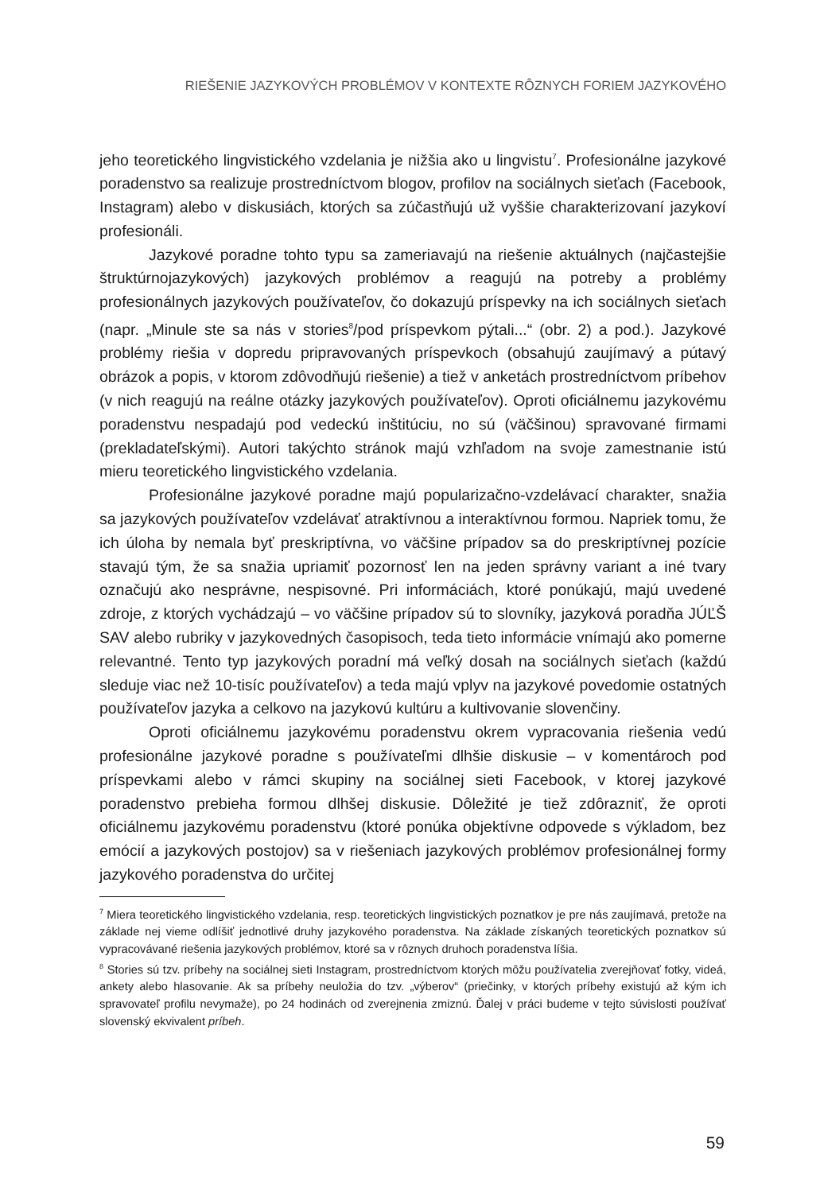RIEŠENIE JAZYKOVÝCH PROBLÉMOV V KONTEXTE RÔZNYCH FORIEM JAZYKOVÉHO
jeho teoretického lingvistického vzdelania je nižšia ako u lingvistu<sup>7</sup>. Profesionálne jazykové poradenstvo sa realizuje prostredníctvom blogov, profilov na sociálnych sieťach (Facebook, Instagram) alebo v diskusiách, ktorých sa zúčastňujú už vyššie charakterizovaní jazykoví profesionáli.
Jazykové poradne tohto typu sa zameriavajú na riešenie aktuálnych (najčastejšie štruktúrnojazykových) jazykových problémov a reagujú na potreby a problémy profesionálnych jazykových používateľov, čo dokazujú príspevky na ich sociálnych sieťach (napr. „Minule ste sa nás v stories<sup>8</sup>/pod príspevkom pýtali...“ (obr. 2) a pod.). Jazykové problémy riešia v dopredu pripravovaných príspevkoch (obsahujú zaujímavý a pútavý obrázok a popis, v ktorom zdôvodňujú riešenie) a tiež v anketách prostredníctvom príbehov (v nich reagujú na reálne otázky jazykových používateľov). Oproti oficiálnemu jazykovému poradenstvu nespadajú pod vedeckú inštitúciu, no sú (väčšinou) spravované firmami (prekladateľskými). Autori takýchto stránok majú vzhľadom na svoje zamestnanie istú mieru teoretického lingvistického vzdelania.
Profesionálne jazykové poradne majú popularizačno-vzdelávací charakter, snažia sa jazykových používateľov vzdelávať atraktívnou a interaktívnou formou. Napriek tomu, že ich úloha by nemala byť preskriptívna, vo väčšine prípadov sa do preskriptívnej pozície stavajú tým, že sa snažia upriamiť pozornosť len na jeden správny variant a iné tvary označujú ako nesprávne, nespisovné. Pri informáciách, ktoré ponúkajú, majú uvedené zdroje, z ktorých vychádzajú – vo väčšine prípadov sú to slovníky, jazyková poradňa JÚĽŠ SAV alebo rubriky v jazykovedných časopisoch, teda tieto informácie vnímajú ako pomerne relevantné. Tento typ jazykových poradní má veľký dosah na sociálnych sieťach (každú sleduje viac než 10-tisíc používateľov) a teda majú vplyv na jazykové povedomie ostatných používateľov jazyka a celkovo na jazykovú kultúru a kultivovanie slovenčiny.
Oproti oficiálnemu jazykovému poradenstvu okrem vypracovania riešenia vedú profesionálne jazykové poradne s používateľmi dlhšie diskusie – v komentároch pod príspevkami alebo v rámci skupiny na sociálnej sieti Facebook, v ktorej jazykové poradenstvo prebieha formou dlhšej diskusie. Dôležité je tiež zdôrazniť, že oproti oficiálnemu jazykovému poradenstvu (ktoré ponúka objektívne odpovede s výkladom, bez emócií a jazykových postojov) sa v riešeniach jazykových problémov profesionálnej formy jazykového poradenstva do určitej
<sup>7</sup> Miera teoretického lingvistického vzdelania, resp. teoretických lingvistických poznatkov je pre nás zaujímavá, pretože na základe nej vieme odlíšiť jednotlivé druhy jazykového poradenstva. Na základe získaných teoretických poznatkov sú vypracovávané riešenia jazykových problémov, ktoré sa v rôznych druhoch poradenstva líšia.
<sup>8</sup> Stories sú tzv. príbehy na sociálnej sieti Instagram, prostredníctvom ktorých môžu používatelia zverejňovať fotky, videá, ankety alebo hlasovanie. Ak sa príbehy neuložia do tzv. „výberov“ (priečinky, v ktorých príbehy existujú až kým ich spravovateľ profilu nevymaže), po 24 hodinách od zverejnenia zmiznú. Ďalej v práci budeme v tejto súvislosti používať slovenský ekvivalent príbeh.
59